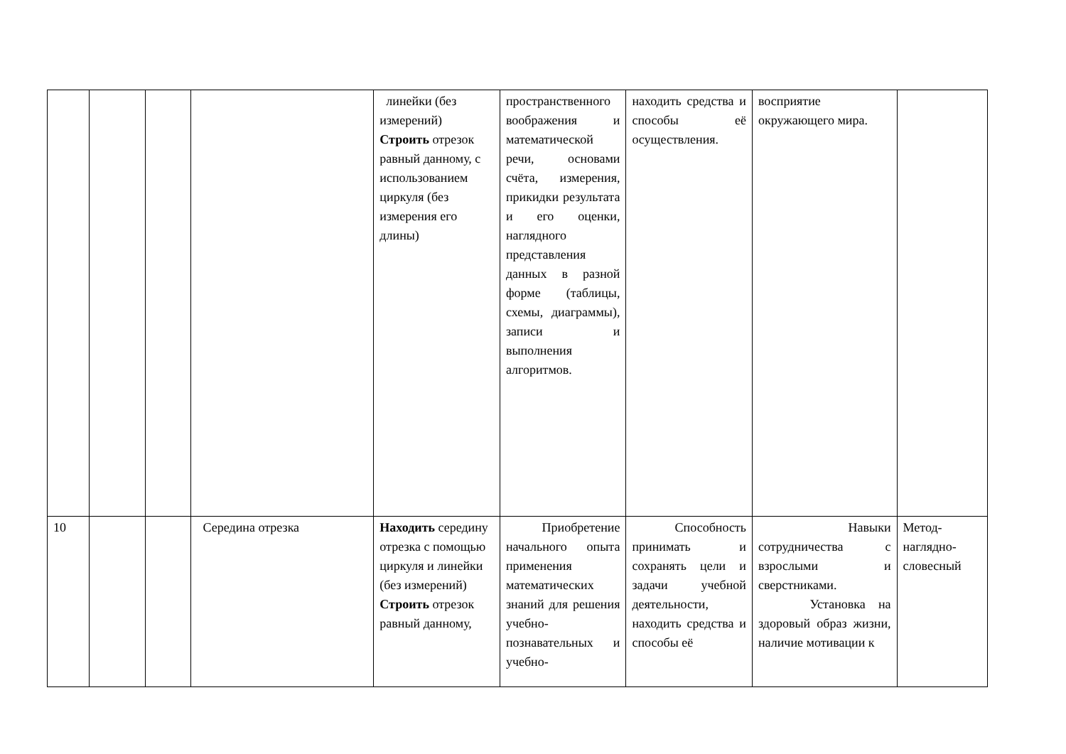| | | | | линейки (без измерений) Строить отрезок равный данному, с использованием циркуля (без измерения его длины) | пространственного воображения и математической речи, основами счёта, измерения, прикидки результата и его оценки, наглядного представления данных в разной форме (таблицы, схемы, диаграммы), записи и выполнения алгоритмов. | находить средства и способы её осуществления. | восприятие окружающего мира. | |
| 10 | | | Середина отрезка | Находить середину отрезка с помощью циркуля и линейки (без измерений) Строить отрезок равный данному, | Приобретение начального опыта применения математических знаний для решения учебно-познавательных и учебно- | Способность принимать и сохранять цели и задачи учебной деятельности, находить средства и способы её | Навыки сотрудничества с взрослыми и сверстниками. Установка на здоровый образ жизни, наличие мотивации к | Метод-наглядно-словесный |